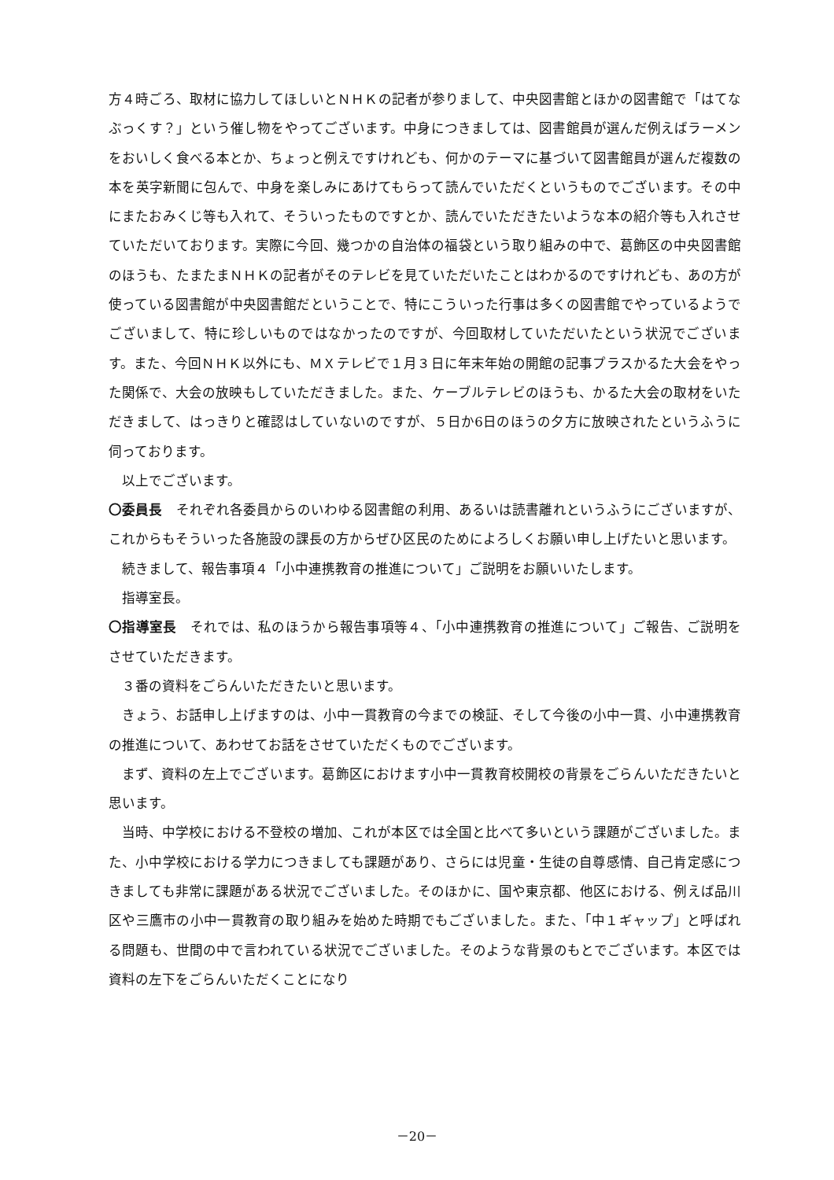方４時ごろ、取材に協力してほしいとＮＨＫの記者が参りまして、中央図書館とほかの図書館で「はてなぶっくす？」という催し物をやってございます。中身につきましては、図書館員が選んだ例えばラーメンをおいしく食べる本とか、ちょっと例えですけれども、何かのテーマに基づいて図書館員が選んだ複数の本を英字新聞に包んで、中身を楽しみにあけてもらって読んでいただくというものでございます。その中にまたおみくじ等も入れて、そういったものですとか、読んでいただきたいような本の紹介等も入れさせていただいております。実際に今回、幾つかの自治体の福袋という取り組みの中で、葛飾区の中央図書館のほうも、たまたまＮＨＫの記者がそのテレビを見ていただいたことはわかるのですけれども、あの方が使っている図書館が中央図書館だということで、特にこういった行事は多くの図書館でやっているようでございまして、特に珍しいものではなかったのですが、今回取材していただいたという状況でございます。また、今回ＮＨＫ以外にも、ＭＸテレビで１月３日に年末年始の開館の記事プラスかるた大会をやった関係で、大会の放映もしていただきました。また、ケーブルテレビのほうも、かるた大会の取材をいただきまして、はっきりと確認はしていないのですが、５日か6日のほうの夕方に放映されたというふうに伺っております。
以上でございます。
〇委員長　それぞれ各委員からのいわゆる図書館の利用、あるいは読書離れというふうにございますが、これからもそういった各施設の課長の方からぜひ区民のためによろしくお願い申し上げたいと思います。
続きまして、報告事項４「小中連携教育の推進について」ご説明をお願いいたします。
指導室長。
〇指導室長　それでは、私のほうから報告事項等４、「小中連携教育の推進について」ご報告、ご説明をさせていただきます。
３番の資料をごらんいただきたいと思います。
きょう、お話申し上げますのは、小中一貫教育の今までの検証、そして今後の小中一貫、小中連携教育の推進について、あわせてお話をさせていただくものでございます。
まず、資料の左上でございます。葛飾区におけます小中一貫教育校開校の背景をごらんいただきたいと思います。
当時、中学校における不登校の増加、これが本区では全国と比べて多いという課題がございました。また、小中学校における学力につきましても課題があり、さらには児童・生徒の自尊感情、自己肯定感につきましても非常に課題がある状況でございました。そのほかに、国や東京都、他区における、例えば品川区や三鷹市の小中一貫教育の取り組みを始めた時期でもございました。また、「中１ギャップ」と呼ばれる問題も、世間の中で言われている状況でございました。そのような背景のもとでございます。本区では資料の左下をごらんいただくことになり
－20－